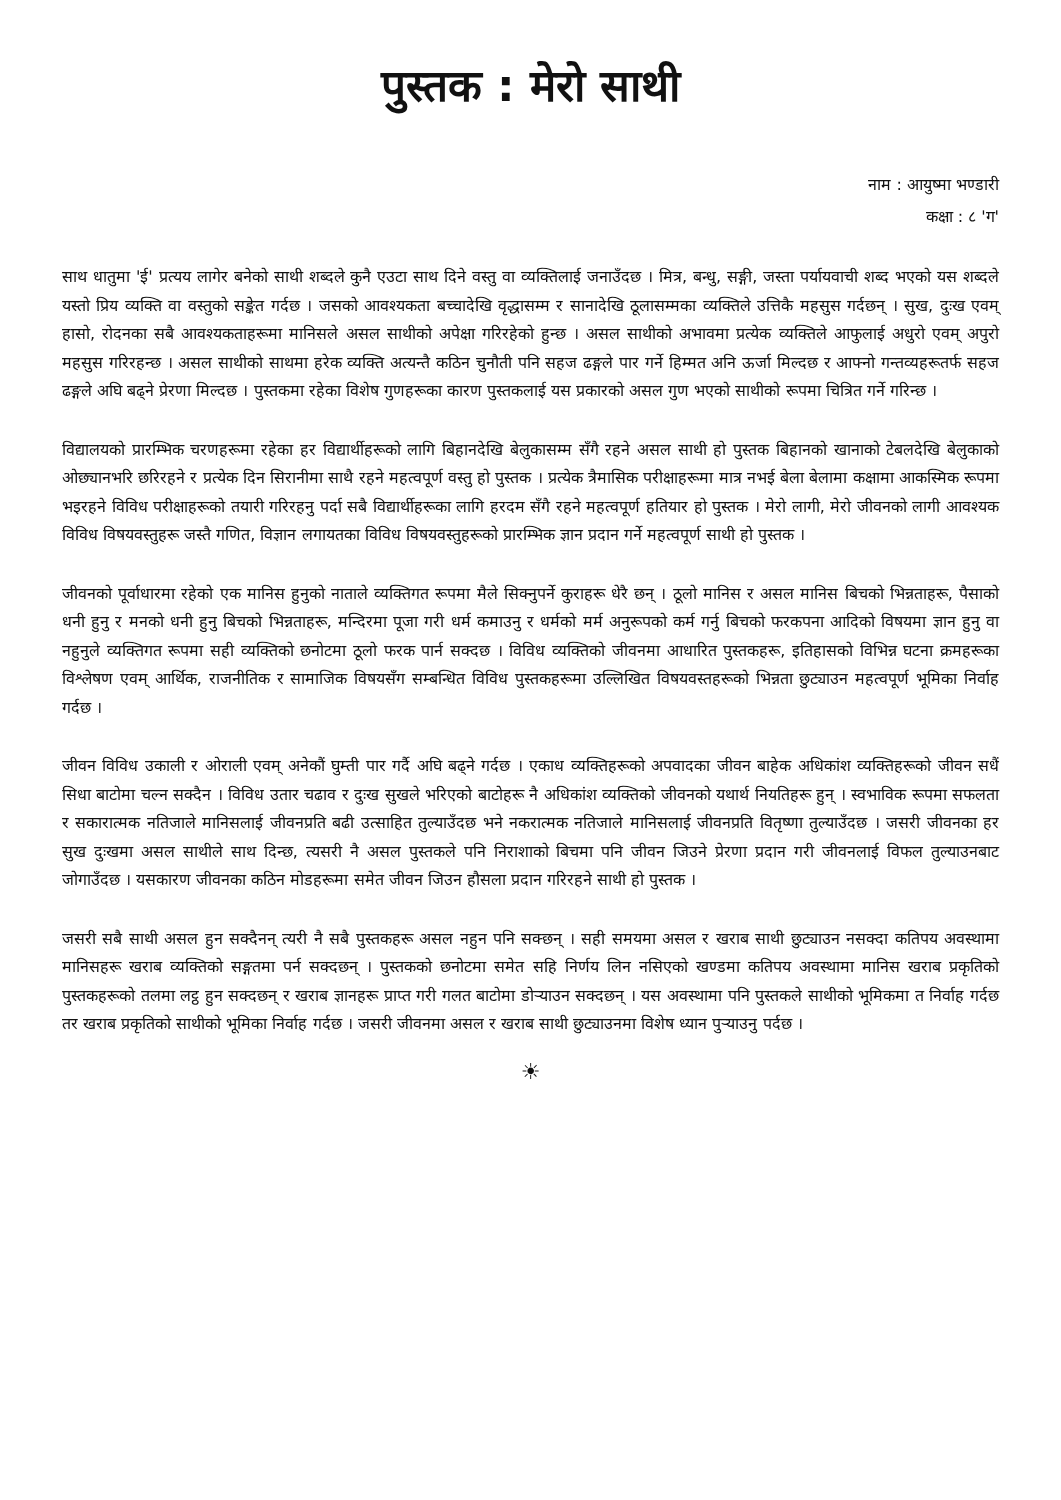पुस्तक : मेरो साथी
नाम : आयुष्मा भण्डारी
कक्षा : ८ 'ग'
साथ धातुमा 'ई' प्रत्यय लागेर बनेको साथी शब्दले कुनै एउटा साथ दिने वस्तु वा व्यक्तिलाई जनाउँदछ । मित्र, बन्धु, सङ्गी, जस्ता पर्यायवाची शब्द भएको यस शब्दले यस्तो प्रिय व्यक्ति वा वस्तुको सङ्केत गर्दछ । जसको आवश्यकता बच्चादेखि वृद्धासम्म र सानादेखि ठूलासम्मका व्यक्तिले उत्तिकै महसुस गर्दछन् । सुख, दुःख एवम् हासो, रोदनका सबै आवश्यकताहरूमा मानिसले असल साथीको अपेक्षा गरिरहेको हुन्छ । असल साथीको अभावमा प्रत्येक व्यक्तिले आफुलाई अधुरो एवम् अपुरो महसुस गरिरहन्छ । असल साथीको साथमा हरेक व्यक्ति अत्यन्तै कठिन चुनौती पनि सहज ढङ्गले पार गर्ने हिम्मत अनि ऊर्जा मिल्दछ र आफ्नो गन्तव्यहरूतर्फ सहज ढङ्गले अघि बढ्ने प्रेरणा मिल्दछ । पुस्तकमा रहेका विशेष गुणहरूका कारण पुस्तकलाई यस प्रकारको असल गुण भएको साथीको रूपमा चित्रित गर्ने गरिन्छ ।
विद्यालयको प्रारम्भिक चरणहरूमा रहेका हर विद्यार्थीहरूको लागि बिहानदेखि बेलुकासम्म सँगै रहने असल साथी हो पुस्तक बिहानको खानाको टेबलदेखि बेलुकाको ओछ्यानभरि छरिरहने र प्रत्येक दिन सिरानीमा साथै रहने महत्वपूर्ण वस्तु हो पुस्तक । प्रत्येक त्रैमासिक परीक्षाहरूमा मात्र नभई बेला बेलामा कक्षामा आकस्मिक रूपमा भइरहने विविध परीक्षाहरूको तयारी गरिरहनु पर्दा सबै विद्यार्थीहरूका लागि हरदम सँगै रहने महत्वपूर्ण हतियार हो पुस्तक । मेरो लागी, मेरो जीवनको लागी आवश्यक विविध विषयवस्तुहरू जस्तै गणित, विज्ञान लगायतका विविध विषयवस्तुहरूको प्रारम्भिक ज्ञान प्रदान गर्ने महत्वपूर्ण साथी हो पुस्तक ।
जीवनको पूर्वाधारमा रहेको एक मानिस हुनुको नाताले व्यक्तिगत रूपमा मैले सिक्नुपर्ने कुराहरू धेरै छन् । ठूलो मानिस र असल मानिस बिचको भिन्नताहरू, पैसाको धनी हुनु र मनको धनी हुनु बिचको भिन्नताहरू, मन्दिरमा पूजा गरी धर्म कमाउनु र धर्मको मर्म अनुरूपको कर्म गर्नु बिचको फरकपना आदिको विषयमा ज्ञान हुनु वा नहुनुले व्यक्तिगत रूपमा सही व्यक्तिको छनोटमा ठूलो फरक पार्न सक्दछ । विविध व्यक्तिको जीवनमा आधारित पुस्तकहरू, इतिहासको विभिन्न घटना क्रमहरूका विश्लेषण एवम् आर्थिक, राजनीतिक र सामाजिक विषयसँग सम्बन्धित विविध पुस्तकहरूमा उल्लिखित विषयवस्तहरूको भिन्नता छुट्याउन महत्वपूर्ण भूमिका निर्वाह गर्दछ ।
जीवन विविध उकाली र ओराली एवम् अनेकौं घुम्ती पार गर्दै अघि बढ्ने गर्दछ । एकाध व्यक्तिहरूको अपवादका जीवन बाहेक अधिकांश व्यक्तिहरूको जीवन सधैं सिधा बाटोमा चल्न सक्दैन । विविध उतार चढाव र दुःख सुखले भरिएको बाटोहरू नै अधिकांश व्यक्तिको जीवनको यथार्थ नियतिहरू हुन् । स्वभाविक रूपमा सफलता र सकारात्मक नतिजाले मानिसलाई जीवनप्रति बढी उत्साहित तुल्याउँदछ भने नकरात्मक नतिजाले मानिसलाई जीवनप्रति वितृष्णा तुल्याउँदछ । जसरी जीवनका हर सुख दुःखमा असल साथीले साथ दिन्छ, त्यसरी नै असल पुस्तकले पनि निराशाको बिचमा पनि जीवन जिउने प्रेरणा प्रदान गरी जीवनलाई विफल तुल्याउनबाट जोगाउँदछ । यसकारण जीवनका कठिन मोडहरूमा समेत जीवन जिउन हौसला प्रदान गरिरहने साथी हो पुस्तक ।
जसरी सबै साथी असल हुन सक्दैनन् त्यरी नै सबै पुस्तकहरू असल नहुन पनि सक्छन् । सही समयमा असल र खराब साथी छुट्याउन नसक्दा कतिपय अवस्थामा मानिसहरू खराब व्यक्तिको सङ्गतमा पर्न सक्दछन् । पुस्तकको छनोटमा समेत सहि निर्णय लिन नसिएको खण्डमा कतिपय अवस्थामा मानिस खराब प्रकृतिको पुस्तकहरूको तलमा लट्ठ हुन सक्दछन् र खराब ज्ञानहरू प्राप्त गरी गलत बाटोमा डोऱ्याउन सक्दछन् । यस अवस्थामा पनि पुस्तकले साथीको भूमिकमा त निर्वाह गर्दछ तर खराब प्रकृतिको साथीको भूमिका निर्वाह गर्दछ । जसरी जीवनमा असल र खराब साथी छुट्याउनमा विशेष ध्यान पुऱ्याउनु पर्दछ ।
☀